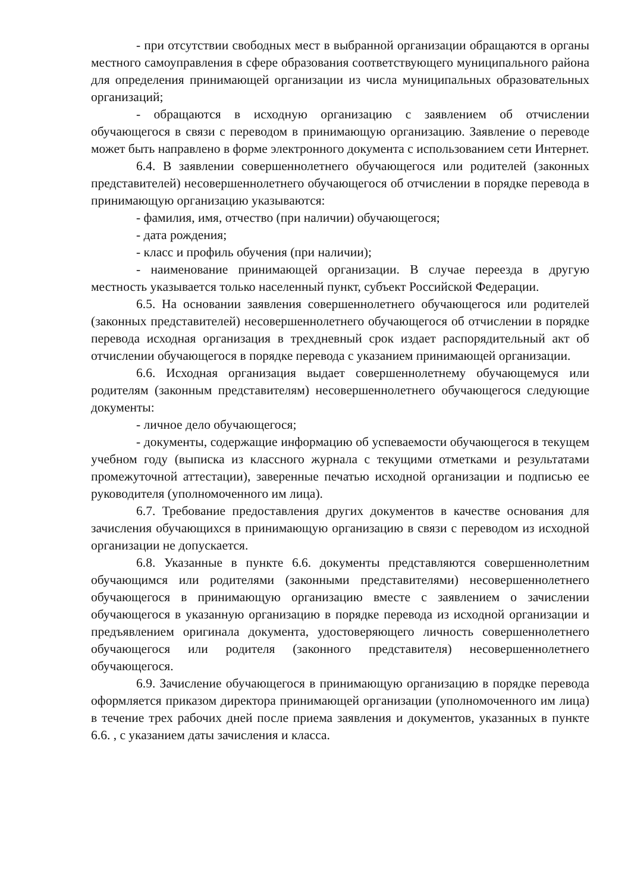- при отсутствии свободных мест в выбранной организации обращаются в органы местного самоуправления в сфере образования соответствующего муниципального района для определения принимающей организации из числа муниципальных образовательных организаций;
- обращаются в исходную организацию с заявлением об отчислении обучающегося в связи с переводом в принимающую организацию. Заявление о переводе может быть направлено в форме электронного документа с использованием сети Интернет.
6.4. В заявлении совершеннолетнего обучающегося или родителей (законных представителей) несовершеннолетнего обучающегося об отчислении в порядке перевода в принимающую организацию указываются:
- фамилия, имя, отчество (при наличии) обучающегося;
- дата рождения;
- класс и профиль обучения (при наличии);
- наименование принимающей организации. В случае переезда в другую местность указывается только населенный пункт, субъект Российской Федерации.
6.5. На основании заявления совершеннолетнего обучающегося или родителей (законных представителей) несовершеннолетнего обучающегося об отчислении в порядке перевода исходная организация в трехдневный срок издает распорядительный акт об отчислении обучающегося в порядке перевода с указанием принимающей организации.
6.6. Исходная организация выдает совершеннолетнему обучающемуся или родителям (законным представителям) несовершеннолетнего обучающегося следующие документы:
- личное дело обучающегося;
- документы, содержащие информацию об успеваемости обучающегося в текущем учебном году (выписка из классного журнала с текущими отметками и результатами промежуточной аттестации), заверенные печатью исходной организации и подписью ее руководителя (уполномоченного им лица).
6.7. Требование предоставления других документов в качестве основания для зачисления обучающихся в принимающую организацию в связи с переводом из исходной организации не допускается.
6.8. Указанные в пункте 6.6. документы представляются совершеннолетним обучающимся или родителями (законными представителями) несовершеннолетнего обучающегося в принимающую организацию вместе с заявлением о зачислении обучающегося в указанную организацию в порядке перевода из исходной организации и предъявлением оригинала документа, удостоверяющего личность совершеннолетнего обучающегося или родителя (законного представителя) несовершеннолетнего обучающегося.
6.9. Зачисление обучающегося в принимающую организацию в порядке перевода оформляется приказом директора принимающей организации (уполномоченного им лица) в течение трех рабочих дней после приема заявления и документов, указанных в пункте 6.6. , с указанием даты зачисления и класса.